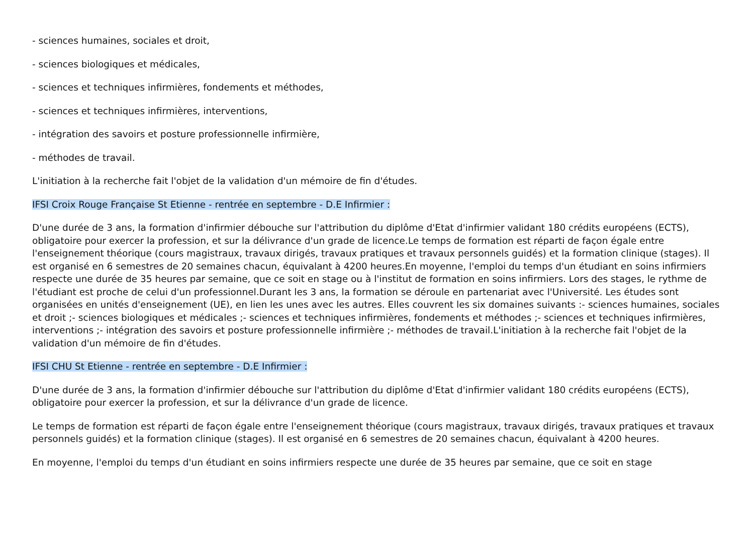- sciences humaines, sociales et droit,
- sciences biologiques et médicales,
- sciences et techniques infirmières, fondements et méthodes,
- sciences et techniques infirmières, interventions,
- intégration des savoirs et posture professionnelle infirmière,
- méthodes de travail.
L'initiation à la recherche fait l'objet de la validation d'un mémoire de fin d'études.
IFSI Croix Rouge Française St Etienne - rentrée en septembre - D.E Infirmier :
D'une durée de 3 ans, la formation d'infirmier débouche sur l'attribution du diplôme d'Etat d'infirmier validant 180 crédits européens (ECTS), obligatoire pour exercer la profession, et sur la délivrance d'un grade de licence.Le temps de formation est réparti de façon égale entre l'enseignement théorique (cours magistraux, travaux dirigés, travaux pratiques et travaux personnels guidés) et la formation clinique (stages). Il est organisé en 6 semestres de 20 semaines chacun, équivalant à 4200 heures.En moyenne, l'emploi du temps d'un étudiant en soins infirmiers respecte une durée de 35 heures par semaine, que ce soit en stage ou à l'institut de formation en soins infirmiers. Lors des stages, le rythme de l'étudiant est proche de celui d'un professionnel.Durant les 3 ans, la formation se déroule en partenariat avec l'Université. Les études sont organisées en unités d'enseignement (UE), en lien les unes avec les autres. Elles couvrent les six domaines suivants :- sciences humaines, sociales et droit ;- sciences biologiques et médicales ;- sciences et techniques infirmières, fondements et méthodes ;- sciences et techniques infirmières, interventions ;- intégration des savoirs et posture professionnelle infirmière ;- méthodes de travail.L'initiation à la recherche fait l'objet de la validation d'un mémoire de fin d'études.
IFSI CHU St Etienne - rentrée en septembre - D.E Infirmier :
D'une durée de 3 ans, la formation d'infirmier débouche sur l'attribution du diplôme d'Etat d'infirmier validant 180 crédits européens (ECTS), obligatoire pour exercer la profession, et sur la délivrance d'un grade de licence.
Le temps de formation est réparti de façon égale entre l'enseignement théorique (cours magistraux, travaux dirigés, travaux pratiques et travaux personnels guidés) et la formation clinique (stages). Il est organisé en 6 semestres de 20 semaines chacun, équivalant à 4200 heures.
En moyenne, l'emploi du temps d'un étudiant en soins infirmiers respecte une durée de 35 heures par semaine, que ce soit en stage